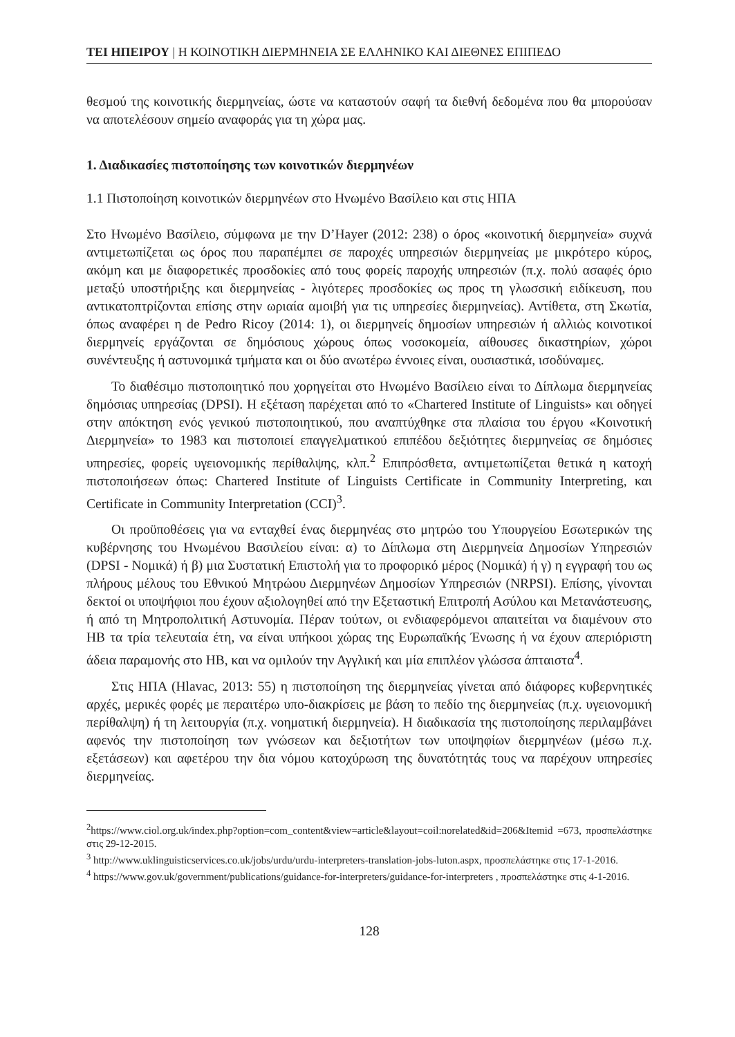ΤΕΙ ΗΠΕΙΡΟΥ | Η ΚΟΙΝΟΤΙΚΗ ΔΙΕΡΜΗΝΕΙΑ ΣΕ ΕΛΛΗΝΙΚΟ ΚΑΙ ΔΙΕΘΝΕΣ ΕΠΙΠΕΔΟ
θεσμού της κοινοτικής διερμηνείας, ώστε να καταστούν σαφή τα διεθνή δεδομένα που θα μπορούσαν να αποτελέσουν σημείο αναφοράς για τη χώρα μας.
1. Διαδικασίες πιστοποίησης των κοινοτικών διερμηνέων
1.1 Πιστοποίηση κοινοτικών διερμηνέων στο Ηνωμένο Βασίλειο και στις ΗΠΑ
Στο Ηνωμένο Βασίλειο, σύμφωνα με την D’Hayer (2012: 238) ο όρος «κοινοτική διερμηνεία» συχνά αντιμετωπίζεται ως όρος που παραπέμπει σε παροχές υπηρεσιών διερμηνείας με μικρότερο κύρος, ακόμη και με διαφορετικές προσδοκίες από τους φορείς παροχής υπηρεσιών (π.χ. πολύ ασαφές όριο μεταξύ υποστήριξης και διερμηνείας - λιγότερες προσδοκίες ως προς τη γλωσσική ειδίκευση, που αντικατοπτρίζονται επίσης στην ωριαία αμοιβή για τις υπηρεσίες διερμηνείας). Αντίθετα, στη Σκωτία, όπως αναφέρει η de Pedro Ricoy (2014: 1), οι διερμηνείς δημοσίων υπηρεσιών ή αλλιώς κοινοτικοί διερμηνείς εργάζονται σε δημόσιους χώρους όπως νοσοκομεία, αίθουσες δικαστηρίων, χώροι συνέντευξης ή αστυνομικά τμήματα και οι δύο ανωτέρω έννοιες είναι, ουσιαστικά, ισοδύναμες.
Το διαθέσιμο πιστοποιητικό που χορηγείται στο Ηνωμένο Βασίλειο είναι το Δίπλωμα διερμηνείας δημόσιας υπηρεσίας (DPSI). Η εξέταση παρέχεται από το «Chartered Institute of Linguists» και οδηγεί στην απόκτηση ενός γενικού πιστοποιητικού, που αναπτύχθηκε στα πλαίσια του έργου «Κοινοτική Διερμηνεία» το 1983 και πιστοποιεί επαγγελματικού επιπέδου δεξιότητες διερμηνείας σε δημόσιες υπηρεσίες, φορείς υγειονομικής περίθαλψης, κλπ.<sup>2</sup> Επιπρόσθετα, αντιμετωπίζεται θετικά η κατοχή πιστοποιήσεων όπως: Chartered Institute of Linguists Certificate in Community Interpreting, και Certificate in Community Interpretation (CCI)<sup>3</sup>.
Οι προϋποθέσεις για να ενταχθεί ένας διερμηνέας στο μητρώο του Υπουργείου Εσωτερικών της κυβέρνησης του Ηνωμένου Βασιλείου είναι: α) το Δίπλωμα στη Διερμηνεία Δημοσίων Υπηρεσιών (DPSI - Νομικά) ή β) μια Συστατική Επιστολή για το προφορικό μέρος (Νομικά) ή γ) η εγγραφή του ως πλήρους μέλους του Εθνικού Μητρώου Διερμηνέων Δημοσίων Υπηρεσιών (NRPSI). Επίσης, γίνονται δεκτοί οι υποψήφιοι που έχουν αξιολογηθεί από την Εξεταστική Επιτροπή Ασύλου και Μετανάστευσης, ή από τη Μητροπολιτική Αστυνομία. Πέραν τούτων, οι ενδιαφερόμενοι απαιτείται να διαμένουν στο ΗΒ τα τρία τελευταία έτη, να είναι υπήκοοι χώρας της Ευρωπαϊκής Ένωσης ή να έχουν απεριόριστη άδεια παραμονής στο ΗΒ, και να ομιλούν την Αγγλική και μία επιπλέον γλώσσα άπταιστα<sup>4</sup>.
Στις ΗΠΑ (Hlavac, 2013: 55) η πιστοποίηση της διερμηνείας γίνεται από διάφορες κυβερνητικές αρχές, μερικές φορές με περαιτέρω υπο-διακρίσεις με βάση το πεδίο της διερμηνείας (π.χ. υγειονομική περίθαλψη) ή τη λειτουργία (π.χ. νοηματική διερμηνεία). Η διαδικασία της πιστοποίησης περιλαμβάνει αφενός την πιστοποίηση των γνώσεων και δεξιοτήτων των υποψηφίων διερμηνέων (μέσω π.χ. εξετάσεων) και αφετέρου την δια νόμου κατοχύρωση της δυνατότητάς τους να παρέχουν υπηρεσίες διερμηνείας.
<sup>2</sup> https://www.ciol.org.uk/index.php?option=com_content&view=article&layout=coil:norelated&id=206&Itemid =673, προσπελάστηκε στις 29-12-2015.
<sup>3</sup> http://www.uklinguisticservices.co.uk/jobs/urdu/urdu-interpreters-translation-jobs-luton.aspx, προσπελάστηκε στις 17-1-2016.
<sup>4</sup> https://www.gov.uk/government/publications/guidance-for-interpreters/guidance-for-interpreters , προσπελάστηκε στις 4-1-2016.
128